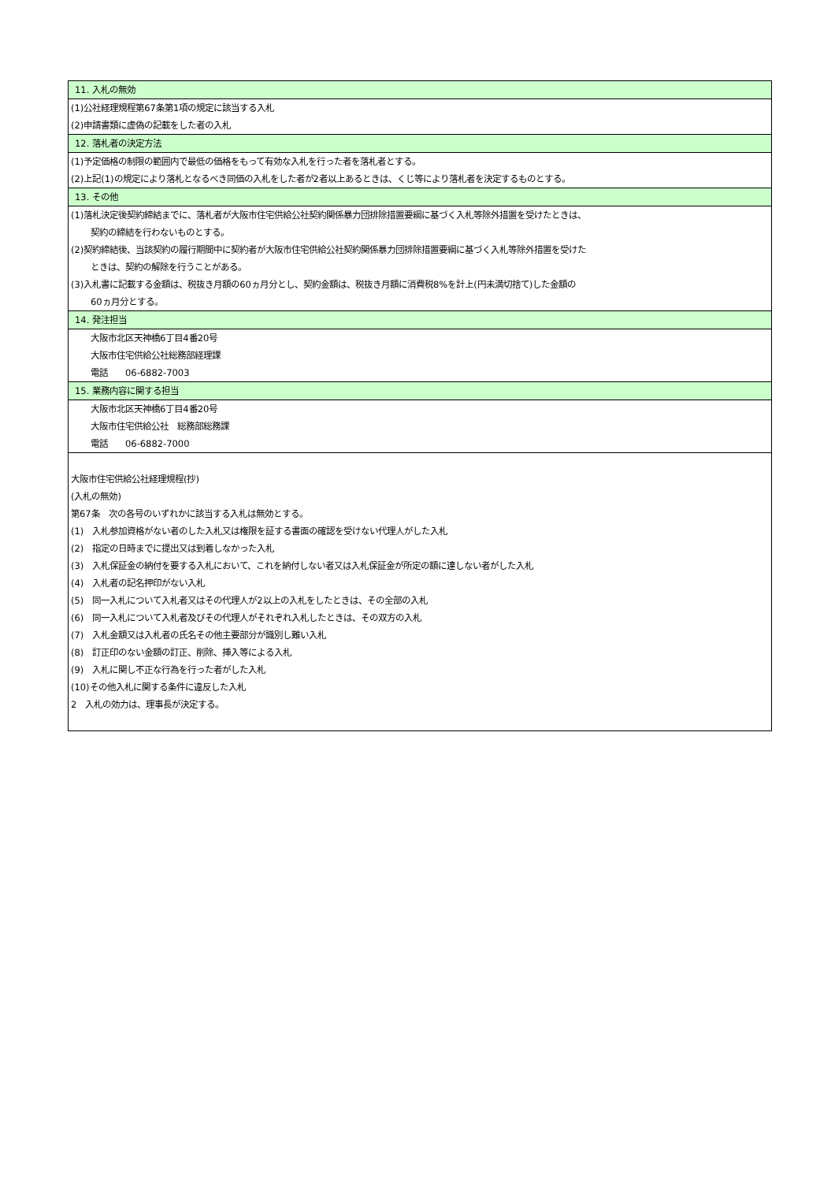| 11. 入札の無効 |
| (1)公社経理規程第67条第1項の規定に該当する入札 |
| (2)申請書類に虚偽の記載をした者の入札 |
| 12. 落札者の決定方法 |
| (1)予定価格の制限の範囲内で最低の価格をもって有効な入札を行った者を落札者とする。 |
| (2)上記(1)の規定により落札となるべき同価の入札をした者が2者以上あるときは、くじ等により落札者を決定するものとする。 |
| 13. その他 |
| (1)落札決定後契約締結までに、落札者が大阪市住宅供給公社契約関係暴力団排除措置要綱に基づく入札等除外措置を受けたときは、 |
| 契約の締結を行わないものとする。 |
| (2)契約締結後、当該契約の履行期間中に契約者が大阪市住宅供給公社契約関係暴力団排除措置要綱に基づく入札等除外措置を受けた |
| ときは、契約の解除を行うことがある。 |
| (3)入札書に記載する金額は、税抜き月額の60ヵ月分とし、契約金額は、税抜き月額に消費税8%を計上(円未満切捨て)した金額の |
| 60ヵ月分とする。 |
| 14. 発注担当 |
| 大阪市北区天神橋6丁目4番20号 |
| 大阪市住宅供給公社総務部経理課 |
| 電話 06-6882-7003 |
| 15. 業務内容に関する担当 |
| 大阪市北区天神橋6丁目4番20号 |
| 大阪市住宅供給公社 総務部総務課 |
| 電話 06-6882-7000 |
| 大阪市住宅供給公社経理規程(抄) |
| (入札の無効) |
| 第67条 次の各号のいずれかに該当する入札は無効とする。 |
| (1) 入札参加資格がない者のした入札又は権限を証する書面の確認を受けない代理人がした入札 |
| (2) 指定の日時までに提出又は到着しなかった入札 |
| (3) 入札保証金の納付を要する入札において、これを納付しない者又は入札保証金が所定の額に達しない者がした入札 |
| (4) 入札者の記名押印がない入札 |
| (5) 同一入札について入札者又はその代理人が2以上の入札をしたときは、その全部の入札 |
| (6) 同一入札について入札者及びその代理人がそれぞれ入札したときは、その双方の入札 |
| (7) 入札金額又は入札者の氏名その他主要部分が識別し難い入札 |
| (8) 訂正印のない金額の訂正、削除、挿入等による入札 |
| (9) 入札に関し不正な行為を行った者がした入札 |
| (10)その他入札に関する条件に違反した入札 |
| 2 入札の効力は、理事長が決定する。 |